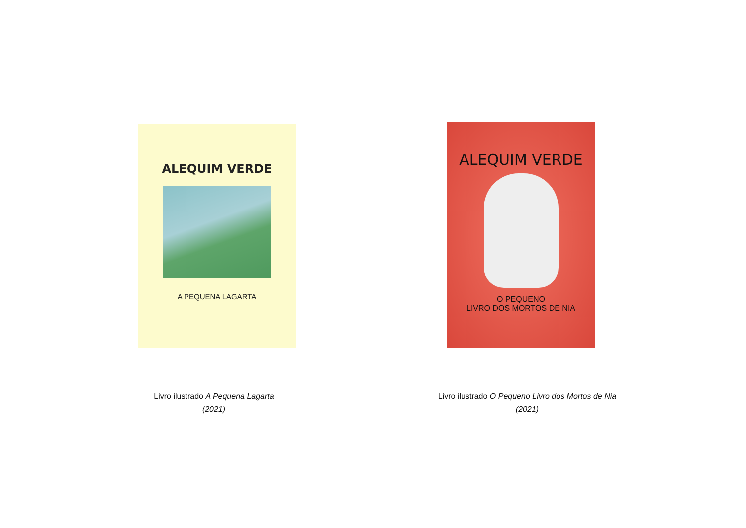ALEQUIM VERDE
A PEQUENA LAGARTA
ALEQUIM VERDE
O PEQUENO
LIVRO DOS MORTOS DE NIA
Livro ilustrado A Pequena Lagarta
(2021)
Livro ilustrado O Pequeno Livro dos Mortos de Nia
(2021)